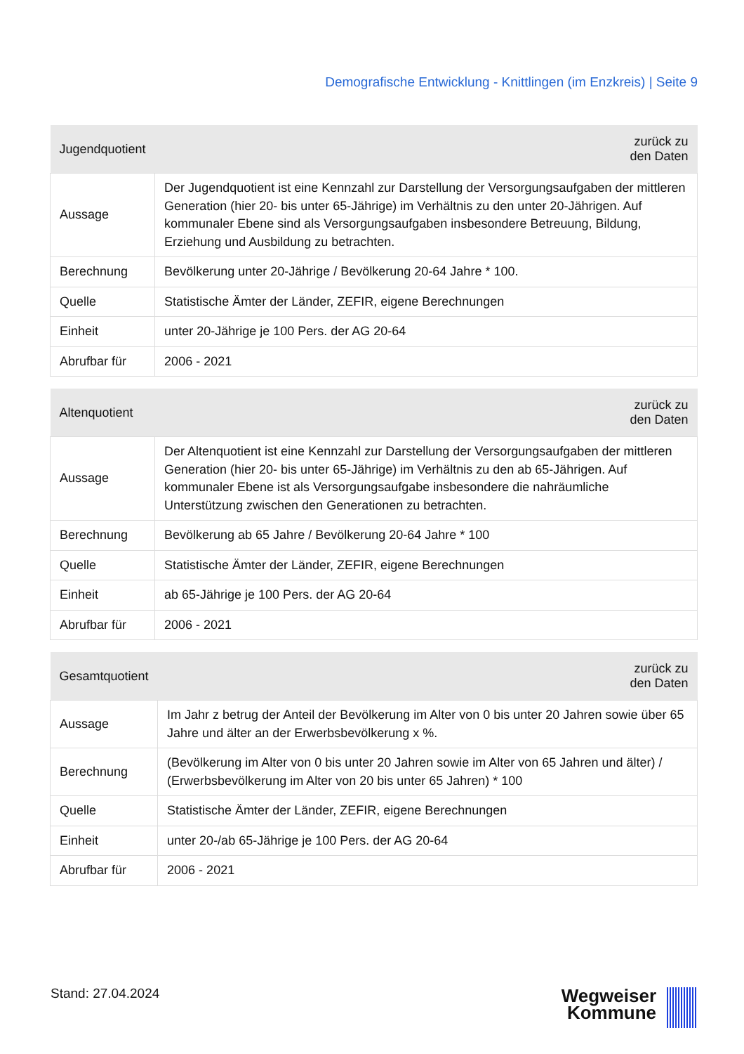Demografische Entwicklung - Knittlingen (im Enzkreis) | Seite 9
| Jugendquotient | zurück zu den Daten |
| --- | --- |
| Aussage | Der Jugendquotient ist eine Kennzahl zur Darstellung der Versorgungsaufgaben der mittleren Generation (hier 20- bis unter 65-Jährige) im Verhältnis zu den unter 20-Jährigen. Auf kommunaler Ebene sind als Versorgungsaufgaben insbesondere Betreuung, Bildung, Erziehung und Ausbildung zu betrachten. |
| Berechnung | Bevölkerung unter 20-Jährige / Bevölkerung 20-64 Jahre * 100. |
| Quelle | Statistische Ämter der Länder, ZEFIR, eigene Berechnungen |
| Einheit | unter 20-Jährige je 100 Pers. der AG 20-64 |
| Abrufbar für | 2006 - 2021 |
| Altenquotient | zurück zu den Daten |
| --- | --- |
| Aussage | Der Altenquotient ist eine Kennzahl zur Darstellung der Versorgungsaufgaben der mittleren Generation (hier 20- bis unter 65-Jährige) im Verhältnis zu den ab 65-Jährigen. Auf kommunaler Ebene ist als Versorgungsaufgabe insbesondere die nahräumliche Unterstützung zwischen den Generationen zu betrachten. |
| Berechnung | Bevölkerung ab 65 Jahre / Bevölkerung 20-64 Jahre * 100 |
| Quelle | Statistische Ämter der Länder, ZEFIR, eigene Berechnungen |
| Einheit | ab 65-Jährige je 100 Pers. der AG 20-64 |
| Abrufbar für | 2006 - 2021 |
| Gesamtquotient | zurück zu den Daten |
| --- | --- |
| Aussage | Im Jahr z betrug der Anteil der Bevölkerung im Alter von 0 bis unter 20 Jahren sowie über 65 Jahre und älter an der Erwerbsbevölkerung x %. |
| Berechnung | (Bevölkerung im Alter von 0 bis unter 20 Jahren sowie im Alter von 65 Jahren und älter) / (Erwerbsbevölkerung im Alter von 20 bis unter 65 Jahren) * 100 |
| Quelle | Statistische Ämter der Länder, ZEFIR, eigene Berechnungen |
| Einheit | unter 20-/ab 65-Jährige je 100 Pers. der AG 20-64 |
| Abrufbar für | 2006 - 2021 |
Stand: 27.04.2024
Wegweiser
Kommune